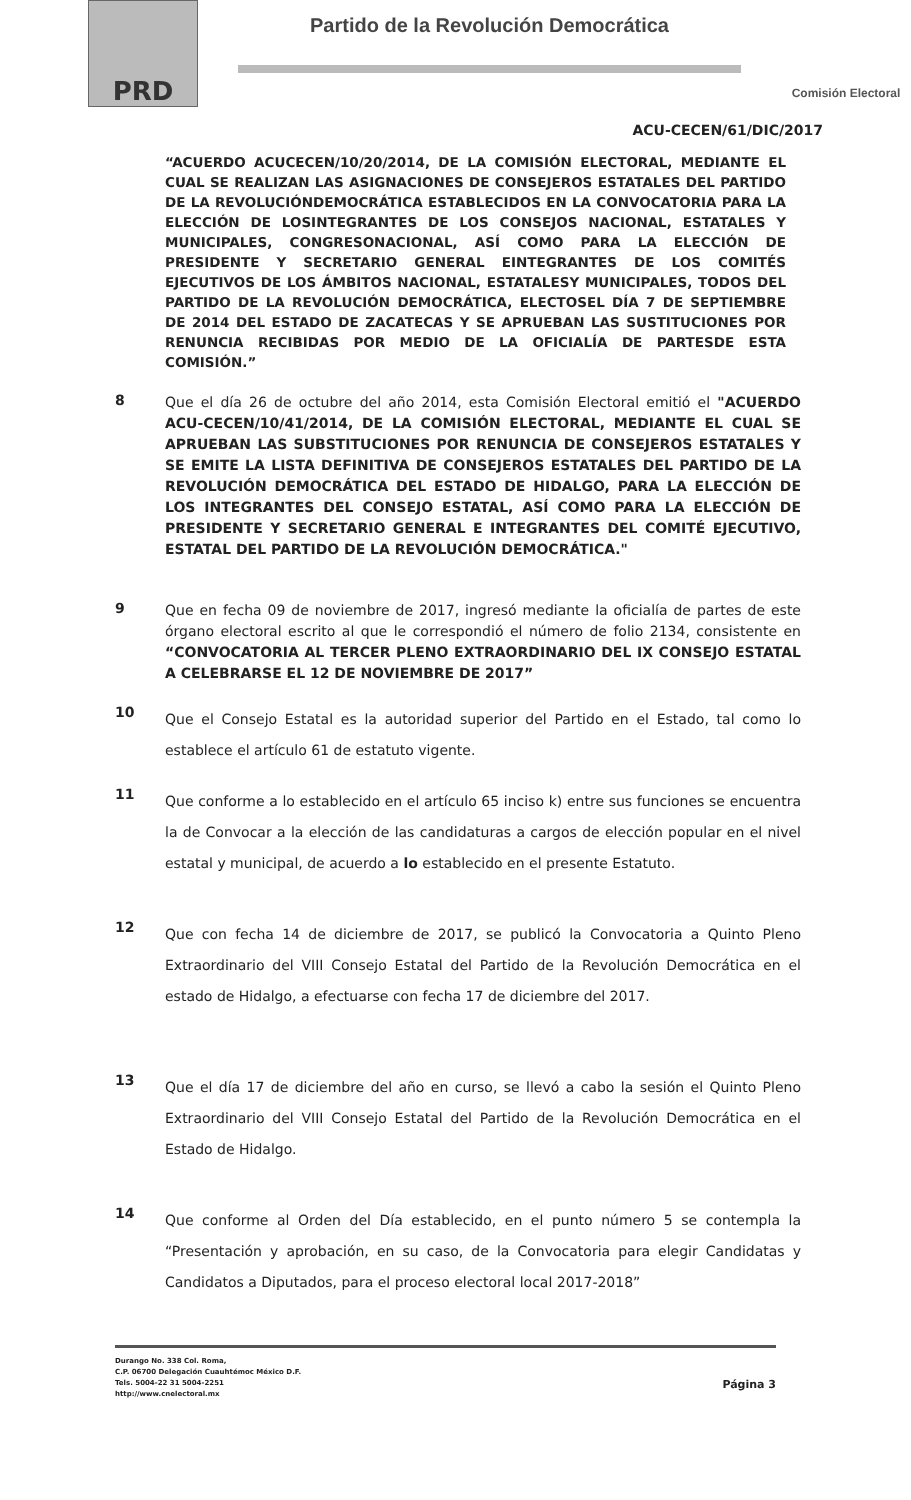PRD
Partido de la Revolución Democrática
Comisión Electoral
ACU-CECEN/61/DIC/2017
“ACUERDO ACUCECEN/10/20/2014, DE LA COMISIÓN ELECTORAL, MEDIANTE EL CUAL SE REALIZAN LAS ASIGNACIONES DE CONSEJEROS ESTATALES DEL PARTIDO DE LA REVOLUCIÓNDEMOCRÁTICA ESTABLECIDOS EN LA CONVOCATORIA PARA LA ELECCIÓN DE LOSINTEGRANTES DE LOS CONSEJOS NACIONAL, ESTATALES Y MUNICIPALES, CONGRESONACIONAL, ASÍ COMO PARA LA ELECCIÓN DE PRESIDENTE Y SECRETARIO GENERAL EINTEGRANTES DE LOS COMITÉS EJECUTIVOS DE LOS ÁMBITOS NACIONAL, ESTATALESY MUNICIPALES, TODOS DEL PARTIDO DE LA REVOLUCIÓN DEMOCRÁTICA, ELECTOSEL DÍA 7 DE SEPTIEMBRE DE 2014 DEL ESTADO DE ZACATECAS Y SE APRUEBAN LAS SUSTITUCIONES POR RENUNCIA RECIBIDAS POR MEDIO DE LA OFICIALÍA DE PARTESDE ESTA COMISIÓN.”
8
Que el día 26 de octubre del año 2014, esta Comisión Electoral emitió el "ACUERDO ACU-CECEN/10/41/2014, DE LA COMISIÓN ELECTORAL, MEDIANTE EL CUAL SE APRUEBAN LAS SUBSTITUCIONES POR RENUNCIA DE CONSEJEROS ESTATALES Y SE EMITE LA LISTA DEFINITIVA DE CONSEJEROS ESTATALES DEL PARTIDO DE LA REVOLUCIÓN DEMOCRÁTICA DEL ESTADO DE HIDALGO, PARA LA ELECCIÓN DE LOS INTEGRANTES DEL CONSEJO ESTATAL, ASÍ COMO PARA LA ELECCIÓN DE PRESIDENTE Y SECRETARIO GENERAL E INTEGRANTES DEL COMITÉ EJECUTIVO, ESTATAL DEL PARTIDO DE LA REVOLUCIÓN DEMOCRÁTICA."
9
Que en fecha 09 de noviembre de 2017, ingresó mediante la oficialía de partes de este órgano electoral escrito al que le correspondió el número de folio 2134, consistente en “CONVOCATORIA AL TERCER PLENO EXTRAORDINARIO DEL IX CONSEJO ESTATAL A CELEBRARSE EL 12 DE NOVIEMBRE DE 2017”
10
Que el Consejo Estatal es la autoridad superior del Partido en el Estado, tal como lo establece el artículo 61 de estatuto vigente.
11
Que conforme a lo establecido en el artículo 65 inciso k) entre sus funciones se encuentra la de Convocar a la elección de las candidaturas a cargos de elección popular en el nivel estatal y municipal, de acuerdo a lo establecido en el presente Estatuto.
12
Que con fecha 14 de diciembre de 2017, se publicó la Convocatoria a Quinto Pleno Extraordinario del VIII Consejo Estatal del Partido de la Revolución Democrática en el estado de Hidalgo, a efectuarse con fecha 17 de diciembre del 2017.
13
Que el día 17 de diciembre del año en curso, se llevó a cabo la sesión el Quinto Pleno Extraordinario del VIII Consejo Estatal del Partido de la Revolución Democrática en el Estado de Hidalgo.
14
Que conforme al Orden del Día establecido, en el punto número 5 se contempla la “Presentación y aprobación, en su caso, de la Convocatoria para elegir Candidatas y Candidatos a Diputados, para el proceso electoral local 2017-2018”
Durango No. 338 Col. Roma,
C.P. 06700 Delegación Cuauhtémoc México D.F.
Tels. 5004-22 31 5004-2251
http://www.cnelectoral.mx
Página 3